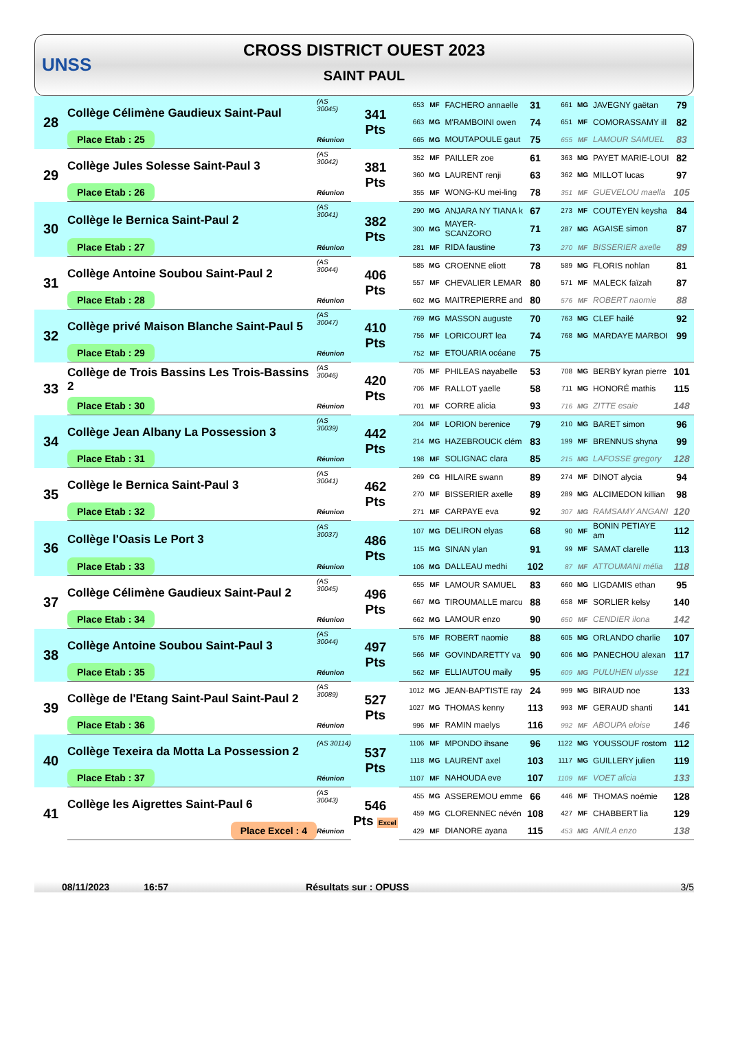UNSS
CROSS DISTRICT OUEST 2023
SAINT PAUL
| 28 | Collège Célimène Gaudieux Saint-Paul | (AS 30045) | 341 Pts | 653 | MF | FACHERO annaelle | 31 | 661 | MG | JAVEGNY gaëtan | 79 |
| | | | | 663 | MG | M'RAMBOINI owen | 74 | 651 | MF | COMORASSAMY ill | 82 |
| | Place Etab : 25 | Réunion | | 665 | MG | MOUTAPOULE gaut | 75 | 655 | MF | LAMOUR SAMUEL | 83 |
| 29 | Collège Jules Solesse Saint-Paul 3 | (AS 30042) | 381 Pts | 352 | MF | PAILLER zoe | 61 | 363 | MG | PAYET MARIE-LOUI | 82 |
| | | | | 360 | MG | LAURENT renji | 63 | 362 | MG | MILLOT lucas | 97 |
| | Place Etab : 26 | Réunion | | 355 | MF | WONG-KU mei-ling | 78 | 351 | MF | GUEVELOU maella | 105 |
| 30 | Collège le Bernica Saint-Paul 2 | (AS 30041) | 382 Pts | 290 | MG | ANJARA NY TIANA k | 67 | 273 | MF | COUTEYEN keysha | 84 |
| | | | | 300 | MG | MAYER-SCANZORO | 71 | 287 | MG | AGAISE simon | 87 |
| | Place Etab : 27 | Réunion | | 281 | MF | RIDA faustine | 73 | 270 | MF | BISSERIER axelle | 89 |
| 31 | Collège Antoine Soubou Saint-Paul 2 | (AS 30044) | 406 Pts | 585 | MG | CROENNE eliott | 78 | 589 | MG | FLORIS nohlan | 81 |
| | | | | 557 | MF | CHEVALIER LEMAR | 80 | 571 | MF | MALECK faïzah | 87 |
| | Place Etab : 28 | Réunion | | 602 | MG | MAITREPIERRE and | 80 | 576 | MF | ROBERT naomie | 88 |
| 32 | Collège privé Maison Blanche Saint-Paul 5 | (AS 30047) | 410 Pts | 769 | MG | MASSON auguste | 70 | 763 | MG | CLEF hailé | 92 |
| | | | | 756 | MF | LORICOURT lea | 74 | 768 | MG | MARDAYE MARBOI | 99 |
| | Place Etab : 29 | Réunion | | 752 | MF | ETOUARIA océane | 75 | | | | |
| 33 | Collège de Trois Bassins Les Trois-Bassins 2 | (AS 30046) | 420 Pts | 705 | MF | PHILEAS nayabelle | 53 | 708 | MG | BERBY kyran pierre | 101 |
| | | | | 706 | MF | RALLOT yaelle | 58 | 711 | MG | HONORÉ mathis | 115 |
| | Place Etab : 30 | Réunion | | 701 | MF | CORRE alicia | 93 | 716 | MG | ZITTE esaie | 148 |
| 34 | Collège Jean Albany La Possession 3 | (AS 30039) | 442 Pts | 204 | MF | LORION berenice | 79 | 210 | MG | BARET simon | 96 |
| | | | | 214 | MG | HAZEBROUCK clém | 83 | 199 | MF | BRENNUS shyna | 99 |
| | Place Etab : 31 | Réunion | | 198 | MF | SOLIGNAC clara | 85 | 215 | MG | LAFOSSE gregory | 128 |
| 35 | Collège le Bernica Saint-Paul 3 | (AS 30041) | 462 Pts | 269 | CG | HILAIRE swann | 89 | 274 | MF | DINOT alycia | 94 |
| | | | | 270 | MF | BISSERIER axelle | 89 | 289 | MG | ALCIMEDON killian | 98 |
| | Place Etab : 32 | Réunion | | 271 | MF | CARPAYE eva | 92 | 307 | MG | RAMSAMY ANGANI | 120 |
| 36 | Collège l'Oasis Le Port 3 | (AS 30037) | 486 Pts | 107 | MG | DELIRON elyas | 68 | 90 | MF | BONIN PETIAYE am | 112 |
| | | | | 115 | MG | SINAN ylan | 91 | 99 | MF | SAMAT clarelle | 113 |
| | Place Etab : 33 | Réunion | | 106 | MG | DALLEAU medhi | 102 | 87 | MF | ATTOUMANI mélia | 118 |
| 37 | Collège Célimène Gaudieux Saint-Paul 2 | (AS 30045) | 496 Pts | 655 | MF | LAMOUR SAMUEL | 83 | 660 | MG | LIGDAMIS ethan | 95 |
| | | | | 667 | MG | TIROUMALLE marcu | 88 | 658 | MF | SORLIER kelsy | 140 |
| | Place Etab : 34 | Réunion | | 662 | MG | LAMOUR enzo | 90 | 650 | MF | CENDIER ilona | 142 |
| 38 | Collège Antoine Soubou Saint-Paul 3 | (AS 30044) | 497 Pts | 576 | MF | ROBERT naomie | 88 | 605 | MG | ORLANDO charlie | 107 |
| | | | | 566 | MF | GOVINDARETTY va | 90 | 606 | MG | PANECHOU alexan | 117 |
| | Place Etab : 35 | Réunion | | 562 | MF | ELLIAUTOU maily | 95 | 609 | MG | PULUHEN ulysse | 121 |
| 39 | Collège de l'Etang Saint-Paul Saint-Paul 2 | (AS 30089) | 527 Pts | 1012 | MG | JEAN-BAPTISTE ray | 24 | 999 | MG | BIRAUD noe | 133 |
| | | | | 1027 | MG | THOMAS kenny | 113 | 993 | MF | GERAUD shanti | 141 |
| | Place Etab : 36 | Réunion | | 996 | MF | RAMIN maelys | 116 | 992 | MF | ABOUPA eloise | 146 |
| 40 | Collège Texeira da Motta La Possession 2 | (AS 30114) | 537 Pts | 1106 | MF | MPONDO ihsane | 96 | 1122 | MG | YOUSSOUF rostom | 112 |
| | | | | 1118 | MG | LAURENT axel | 103 | 1117 | MG | GUILLERY julien | 119 |
| | Place Etab : 37 | Réunion | | 1107 | MF | NAHOUDA eve | 107 | 1109 | MF | VOET alicia | 133 |
| 41 | Collège les Aigrettes Saint-Paul 6 | (AS 30043) | 546 Pts Excel | 455 | MG | ASSEREMOU emme | 66 | 446 | MF | THOMAS noémie | 128 |
| | | | | 459 | MG | CLORENNEC névén | 108 | 427 | MF | CHABBERT lia | 129 |
| | Place Excel : 4 | Réunion | | 429 | MF | DIANORE ayana | 115 | 453 | MG | ANILA enzo | 138 |
08/11/2023 16:57 Résultats sur : OPUSS 3/5